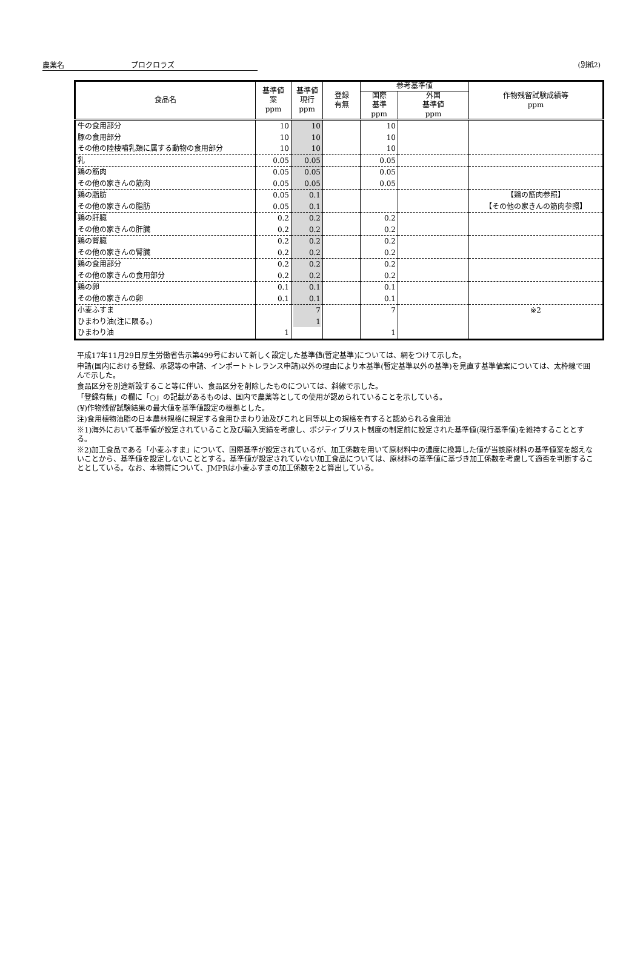農薬名 プロクロラズ
(別紙2)
| 食品名 | 基準値 案 ppm | 基準値 現行 ppm | 登録 有無 | 参考基準値 | | 作物残留試験成績等 ppm |
| --- | --- | --- | --- | --- | --- | --- |
| | | | | 国際 基準 ppm | 外国 基準値 ppm | |
| 牛の食用部分 豚の食用部分 その他の陸棲哺乳類に属する動物の食用部分 | 10 10 10 | 10 10 10 | | 10 10 10 | | |
| 乳 | 0.05 | 0.05 | | 0.05 | | |
| 鶏の筋肉 その他の家きんの筋肉 | 0.05 0.05 | 0.05 0.05 | | 0.05 0.05 | | |
| 鶏の脂肪 その他の家きんの脂肪 | 0.05 0.05 | 0.1 0.1 | | | | 【鶏の筋肉参照】 【その他の家きんの筋肉参照】 |
| 鶏の肝臓 その他の家きんの肝臓 | 0.2 0.2 | 0.2 0.2 | | 0.2 0.2 | | |
| 鶏の腎臓 その他の家きんの腎臓 | 0.2 0.2 | 0.2 0.2 | | 0.2 0.2 | | |
| 鶏の食用部分 その他の家きんの食用部分 | 0.2 0.2 | 0.2 0.2 | | 0.2 0.2 | | |
| 鶏の卵 その他の家きんの卵 | 0.1 0.1 | 0.1 0.1 | | 0.1 0.1 | | |
| 小麦ふすま ひまわり油(注に限る。) ひまわり油 | 1 | 7 1 | | 7 1 | | ※2 |
平成17年11月29日厚生労働省告示第499号において新しく設定した基準値(暫定基準)については、網をつけて示した。
申請(国内における登録、承認等の申請、インポートトレランス申請)以外の理由により本基準(暫定基準以外の基準)を見直す基準値案については、太枠線で囲んで示した。
食品区分を別途新設すること等に伴い、食品区分を削除したものについては、斜線で示した。
「登録有無」の欄に「○」の記載があるものは、国内で農薬等としての使用が認められていることを示している。
(¥)作物残留試験結果の最大値を基準値設定の根拠とした。
注)食用植物油脂の日本農林規格に規定する食用ひまわり油及びこれと同等以上の規格を有すると認められる食用油
※1)海外において基準値が設定されていること及び輸入実績を考慮し、ポジティブリスト制度の制定前に設定された基準値(現行基準値)を維持することとする。
※2)加工食品である「小麦ふすま」について、国際基準が設定されているが、加工係数を用いて原材料中の濃度に換算した値が当該原材料の基準値案を超えないことから、基準値を設定しないこととする。基準値が設定されていない加工食品については、原材料の基準値に基づき加工係数を考慮して適否を判断することとしている。なお、本物質について、JMPRは小麦ふすまの加工係数を2と算出している。